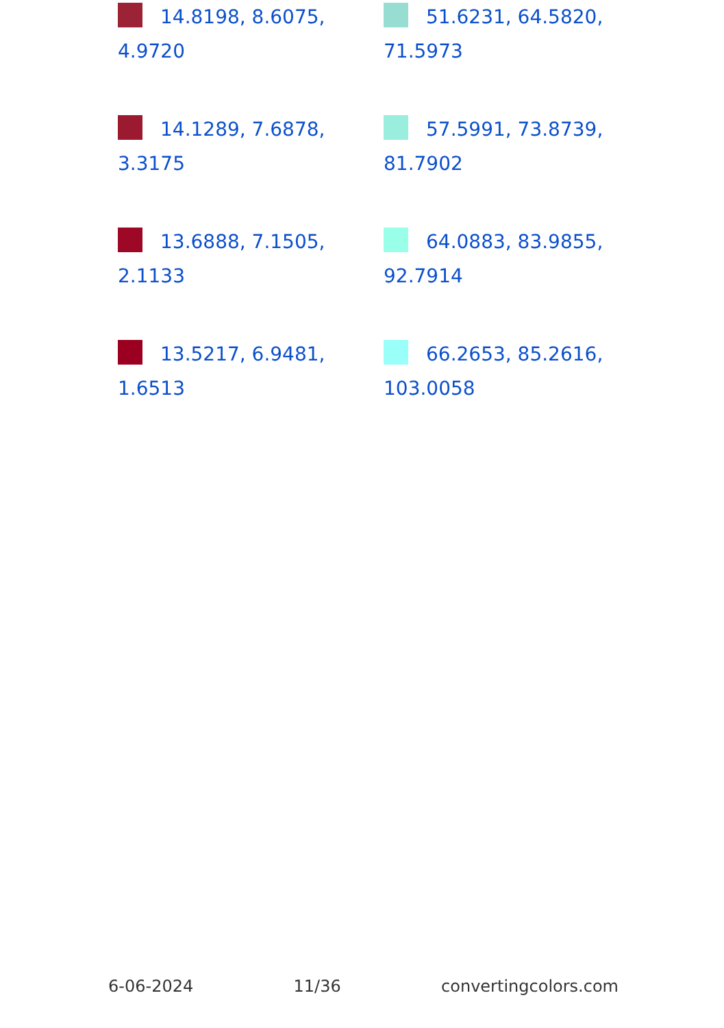14.8198, 8.6075, 4.9720
51.6231, 64.5820, 71.5973
14.1289, 7.6878, 3.3175
57.5991, 73.8739, 81.7902
13.6888, 7.1505, 2.1133
64.0883, 83.9855, 92.7914
13.5217, 6.9481, 1.6513
66.2653, 85.2616, 103.0058
6-06-2024 11/36 convertingcolors.com